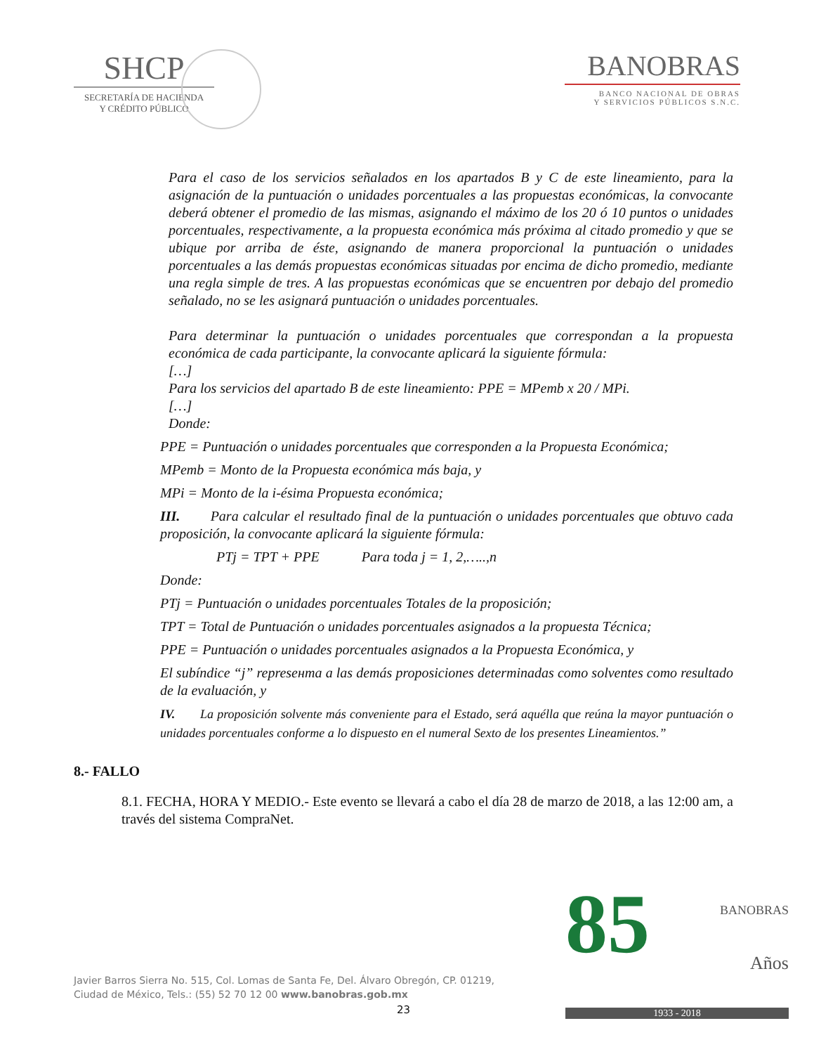SHCP
SECRETARÍA DE HACIENDA
Y CRÉDITO PÚBLICO
BANOBRAS
BANCO NACIONAL DE OBRAS
Y SERVICIOS PÚBLICOS S.N.C.
Para el caso de los servicios señalados en los apartados B y C de este lineamiento, para la asignación de la puntuación o unidades porcentuales a las propuestas económicas, la convocante deberá obtener el promedio de las mismas, asignando el máximo de los 20 ó 10 puntos o unidades porcentuales, respectivamente, a la propuesta económica más próxima al citado promedio y que se ubique por arriba de éste, asignando de manera proporcional la puntuación o unidades porcentuales a las demás propuestas económicas situadas por encima de dicho promedio, mediante una regla simple de tres. A las propuestas económicas que se encuentren por debajo del promedio señalado, no se les asignará puntuación o unidades porcentuales.
Para determinar la puntuación o unidades porcentuales que correspondan a la propuesta económica de cada participante, la convocante aplicará la siguiente fórmula:
[…]
Para los servicios del apartado B de este lineamiento: PPE = MPemb x 20 / MPi.
[…]
Donde:
PPE = Puntuación o unidades porcentuales que corresponden a la Propuesta Económica;
MPemb = Monto de la Propuesta económica más baja, y
MPi = Monto de la i-ésima Propuesta económica;
III. Para calcular el resultado final de la puntuación o unidades porcentuales que obtuvo cada proposición, la convocante aplicará la siguiente fórmula:
PTj = TPT + PPE Para toda j = 1, 2,…..,n
Donde:
PTj = Puntuación o unidades porcentuales Totales de la proposición;
TPT = Total de Puntuación o unidades porcentuales asignados a la propuesta Técnica;
PPE = Puntuación o unidades porcentuales asignados a la Propuesta Económica, y
El subíndice “j” represента a las demás proposiciones determinadas como solventes como resultado de la evaluación, y
IV. La proposición solvente más conveniente para el Estado, será aquélla que reúna la mayor puntuación o unidades porcentuales conforme a lo dispuesto en el numeral Sexto de los presentes Lineamientos.”
8.- FALLO
8.1. FECHA, HORA Y MEDIO.- Este evento se llevará a cabo el día 28 de marzo de 2018, a las 12:00 am, a través del sistema CompraNet.
Javier Barros Sierra No. 515, Col. Lomas de Santa Fe, Del. Álvaro Obregón, CP. 01219,
Ciudad de México, Tels.: (55) 52 70 12 00 www.banobras.gob.mx
23
85
BANOBRAS
Años
1933 - 2018